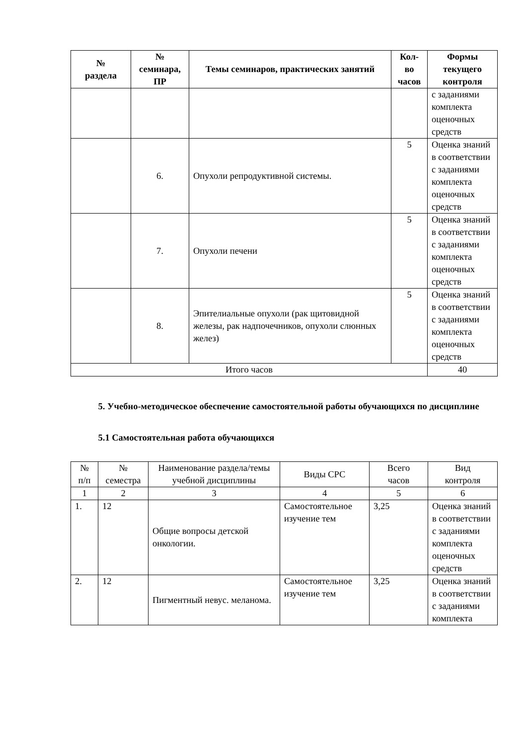| № раздела | № семинара, ПР | Темы семинаров, практических занятий | Кол- во часов | Формы текущего контроля |
| --- | --- | --- | --- | --- |
| | | | | с заданиями комплекта оценочных средств |
| | 6. | Опухоли репродуктивной системы. | 5 | Оценка знаний в соответствии с заданиями комплекта оценочных средств |
| | 7. | Опухоли печени | 5 | Оценка знаний в соответствии с заданиями комплекта оценочных средств |
| | 8. | Эпителиальные опухоли (рак щитовидной железы, рак надпочечников, опухоли слюнных желез) | 5 | Оценка знаний в соответствии с заданиями комплекта оценочных средств |
| Итого часов | | | | 40 |
5. Учебно-методическое обеспечение самостоятельной работы обучающихся по дисциплине
5.1 Самостоятельная работа обучающихся
| № п/п | № семестра | Наименование раздела/темы учебной дисциплины | Виды СРС | Всего часов | Вид контроля |
| --- | --- | --- | --- | --- | --- |
| 1 | 2 | 3 | 4 | 5 | 6 |
| 1. | 12 | Общие вопросы детской онкологии. | Самостоятельное изучение тем | 3,25 | Оценка знаний в соответствии с заданиями комплекта оценочных средств |
| 2. | 12 | Пигментный невус. меланома. | Самостоятельное изучение тем | 3,25 | Оценка знаний в соответствии с заданиями комплекта |